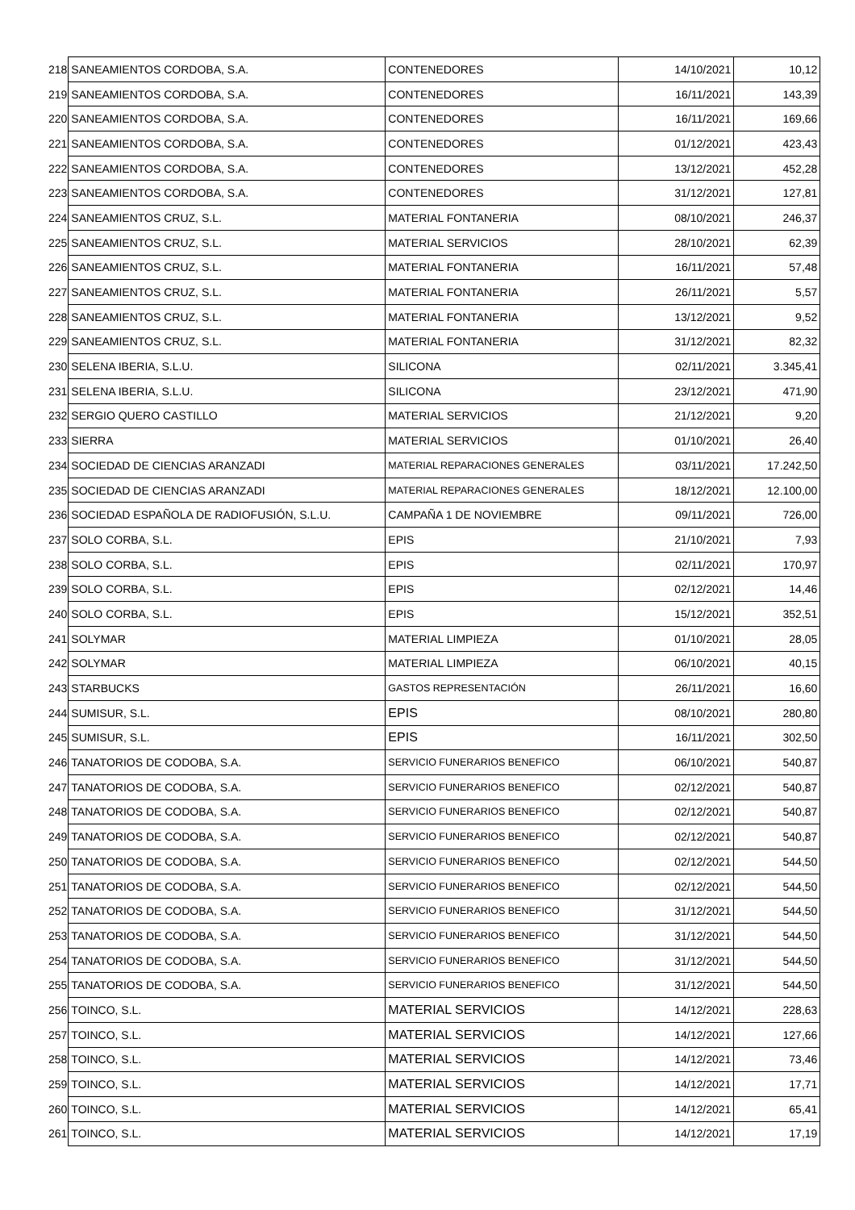| 218 | SANEAMIENTOS CORDOBA, S.A. | CONTENEDORES | 14/10/2021 | 10,12 |
| 219 | SANEAMIENTOS CORDOBA, S.A. | CONTENEDORES | 16/11/2021 | 143,39 |
| 220 | SANEAMIENTOS CORDOBA, S.A. | CONTENEDORES | 16/11/2021 | 169,66 |
| 221 | SANEAMIENTOS CORDOBA, S.A. | CONTENEDORES | 01/12/2021 | 423,43 |
| 222 | SANEAMIENTOS CORDOBA, S.A. | CONTENEDORES | 13/12/2021 | 452,28 |
| 223 | SANEAMIENTOS CORDOBA, S.A. | CONTENEDORES | 31/12/2021 | 127,81 |
| 224 | SANEAMIENTOS CRUZ, S.L. | MATERIAL FONTANERIA | 08/10/2021 | 246,37 |
| 225 | SANEAMIENTOS CRUZ, S.L. | MATERIAL SERVICIOS | 28/10/2021 | 62,39 |
| 226 | SANEAMIENTOS CRUZ, S.L. | MATERIAL FONTANERIA | 16/11/2021 | 57,48 |
| 227 | SANEAMIENTOS CRUZ, S.L. | MATERIAL FONTANERIA | 26/11/2021 | 5,57 |
| 228 | SANEAMIENTOS CRUZ, S.L. | MATERIAL FONTANERIA | 13/12/2021 | 9,52 |
| 229 | SANEAMIENTOS CRUZ, S.L. | MATERIAL FONTANERIA | 31/12/2021 | 82,32 |
| 230 | SELENA IBERIA, S.L.U. | SILICONA | 02/11/2021 | 3.345,41 |
| 231 | SELENA IBERIA, S.L.U. | SILICONA | 23/12/2021 | 471,90 |
| 232 | SERGIO QUERO CASTILLO | MATERIAL SERVICIOS | 21/12/2021 | 9,20 |
| 233 | SIERRA | MATERIAL SERVICIOS | 01/10/2021 | 26,40 |
| 234 | SOCIEDAD DE CIENCIAS ARANZADI | MATERIAL REPARACIONES GENERALES | 03/11/2021 | 17.242,50 |
| 235 | SOCIEDAD DE CIENCIAS ARANZADI | MATERIAL REPARACIONES GENERALES | 18/12/2021 | 12.100,00 |
| 236 | SOCIEDAD ESPAÑOLA DE RADIOFUSIÓN, S.L.U. | CAMPAÑA 1 DE NOVIEMBRE | 09/11/2021 | 726,00 |
| 237 | SOLO CORBA, S.L. | EPIS | 21/10/2021 | 7,93 |
| 238 | SOLO CORBA, S.L. | EPIS | 02/11/2021 | 170,97 |
| 239 | SOLO CORBA, S.L. | EPIS | 02/12/2021 | 14,46 |
| 240 | SOLO CORBA, S.L. | EPIS | 15/12/2021 | 352,51 |
| 241 | SOLYMAR | MATERIAL LIMPIEZA | 01/10/2021 | 28,05 |
| 242 | SOLYMAR | MATERIAL LIMPIEZA | 06/10/2021 | 40,15 |
| 243 | STARBUCKS | GASTOS REPRESENTACIÓN | 26/11/2021 | 16,60 |
| 244 | SUMISUR, S.L. | EPIS | 08/10/2021 | 280,80 |
| 245 | SUMISUR, S.L. | EPIS | 16/11/2021 | 302,50 |
| 246 | TANATORIOS DE CODOBA, S.A. | SERVICIO FUNERARIOS BENEFICO | 06/10/2021 | 540,87 |
| 247 | TANATORIOS DE CODOBA, S.A. | SERVICIO FUNERARIOS BENEFICO | 02/12/2021 | 540,87 |
| 248 | TANATORIOS DE CODOBA, S.A. | SERVICIO FUNERARIOS BENEFICO | 02/12/2021 | 540,87 |
| 249 | TANATORIOS DE CODOBA, S.A. | SERVICIO FUNERARIOS BENEFICO | 02/12/2021 | 540,87 |
| 250 | TANATORIOS DE CODOBA, S.A. | SERVICIO FUNERARIOS BENEFICO | 02/12/2021 | 544,50 |
| 251 | TANATORIOS DE CODOBA, S.A. | SERVICIO FUNERARIOS BENEFICO | 02/12/2021 | 544,50 |
| 252 | TANATORIOS DE CODOBA, S.A. | SERVICIO FUNERARIOS BENEFICO | 31/12/2021 | 544,50 |
| 253 | TANATORIOS DE CODOBA, S.A. | SERVICIO FUNERARIOS BENEFICO | 31/12/2021 | 544,50 |
| 254 | TANATORIOS DE CODOBA, S.A. | SERVICIO FUNERARIOS BENEFICO | 31/12/2021 | 544,50 |
| 255 | TANATORIOS DE CODOBA, S.A. | SERVICIO FUNERARIOS BENEFICO | 31/12/2021 | 544,50 |
| 256 | TOINCO, S.L. | MATERIAL SERVICIOS | 14/12/2021 | 228,63 |
| 257 | TOINCO, S.L. | MATERIAL SERVICIOS | 14/12/2021 | 127,66 |
| 258 | TOINCO, S.L. | MATERIAL SERVICIOS | 14/12/2021 | 73,46 |
| 259 | TOINCO, S.L. | MATERIAL SERVICIOS | 14/12/2021 | 17,71 |
| 260 | TOINCO, S.L. | MATERIAL SERVICIOS | 14/12/2021 | 65,41 |
| 261 | TOINCO, S.L. | MATERIAL SERVICIOS | 14/12/2021 | 17,19 |